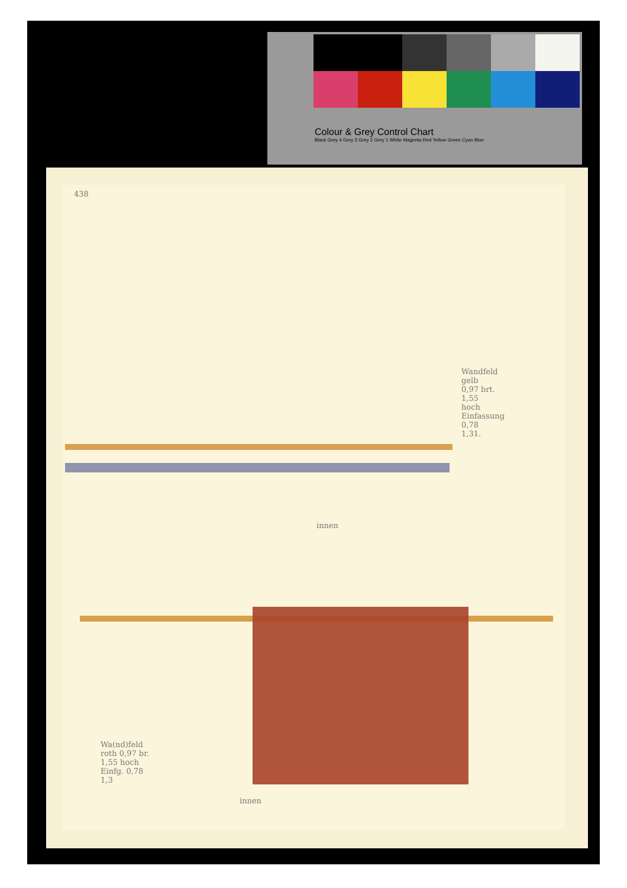Colour & Grey Control Chart
Black Grey 4 Grey 3 Grey 2 Grey 1 White Magenta Red Yellow Green Cyan Blue
438
Wandfeld gelb 0,97 brt. 1,55 hoch Einfassung 0,78 1,31.
innen
innen
Wa(nd)feld roth 0,97 br. 1,55 hoch Einfg. 0,78 1,3